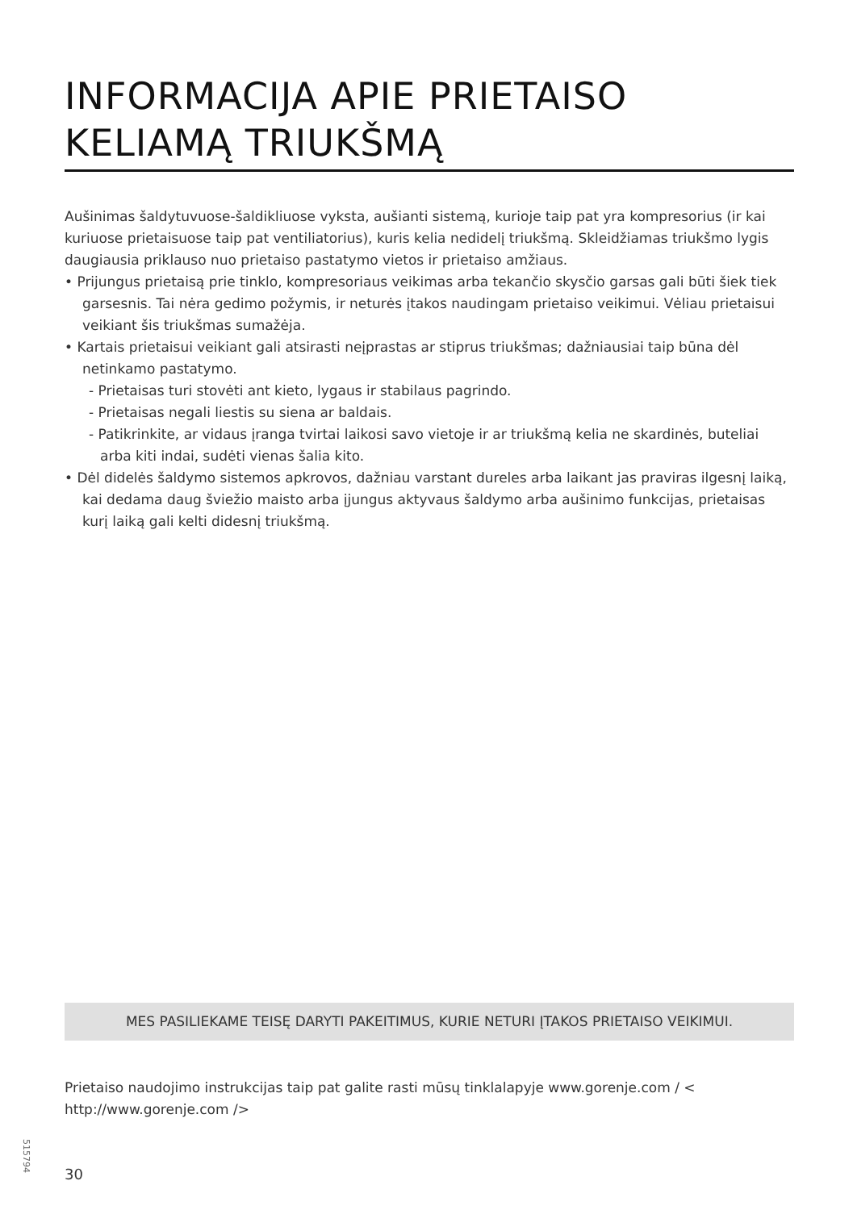INFORMACIJA APIE PRIETAISO KELIAMĄ TRIUKŠMĄ
Aušinimas šaldytuvuose-šaldikliuose vyksta, aušianti sistemą, kurioje taip pat yra kompresorius (ir kai kuriuose prietaisuose taip pat ventiliatorius), kuris kelia nedidelį triukšmą. Skleidžiamas triukšmo lygis daugiausia priklauso nuo prietaiso pastatymo vietos ir prietaiso amžiaus.
• Prijungus prietaisą prie tinklo, kompresoriaus veikimas arba tekančio skysčio garsas gali būti šiek tiek garsesnis. Tai nėra gedimo požymis, ir neturės įtakos naudingam prietaiso veikimui. Vėliau prietaisui veikiant šis triukšmas sumažėja.
• Kartais prietaisui veikiant gali atsirasti neįprastas ar stiprus triukšmas; dažniausiai taip būna dėl netinkamo pastatymo.
- Prietaisas turi stovėti ant kieto, lygaus ir stabilaus pagrindo.
- Prietaisas negali liestis su siena ar baldais.
- Patikrinkite, ar vidaus įranga tvirtai laikosi savo vietoje ir ar triukšmą kelia ne skardinės, buteliai arba kiti indai, sudėti vienas šalia kito.
• Dėl didelės šaldymo sistemos apkrovos, dažniau varstant dureles arba laikant jas praviras ilgesnį laiką, kai dedama daug šviežio maisto arba įjungus aktyvaus šaldymo arba aušinimo funkcijas, prietaisas kurį laiką gali kelti didesnį triukšmą.
MES PASILIEKAME TEISĘ DARYTI PAKEITIMUS, KURIE NETURI ĮTAKOS PRIETAISO VEIKIMUI.
Prietaiso naudojimo instrukcijas taip pat galite rasti mūsų tinklalapyje www.gorenje.com / < http://www.gorenje.com />
515794
30